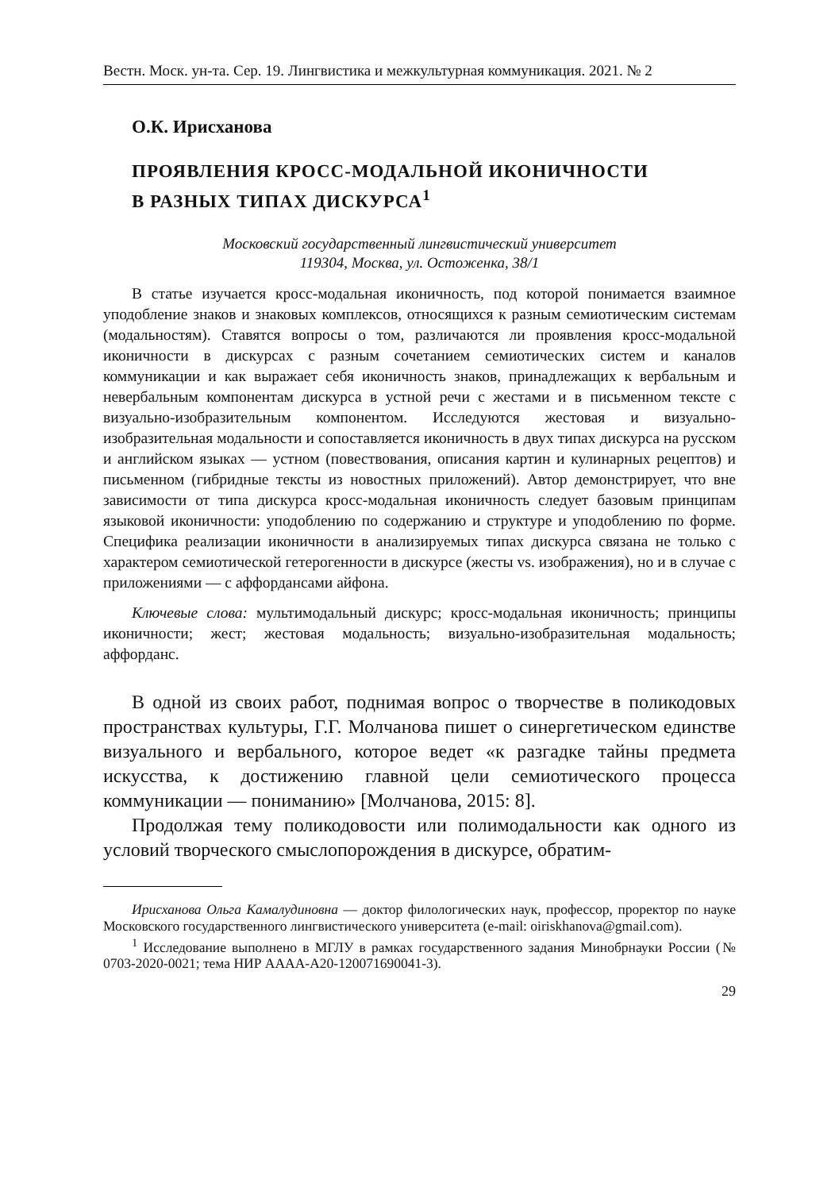Вестн. Моск. ун-та. Сер. 19. Лингвистика и межкультурная коммуникация. 2021. № 2
О.К. Ирисханова
ПРОЯВЛЕНИЯ КРОСС-МОДАЛЬНОЙ ИКОНИЧНОСТИ
В РАЗНЫХ ТИПАХ ДИСКУРСА<sup>1</sup>
Московский государственный лингвистический университет
119304, Москва, ул. Остоженка, 38/1
В статье изучается кросс-модальная иконичность, под которой понимается взаимное уподобление знаков и знаковых комплексов, относящихся к разным семиотическим системам (модальностям). Ставятся вопросы о том, различаются ли проявления кросс-модальной иконичности в дискурсах с разным сочетанием семиотических систем и каналов коммуникации и как выражает себя иконичность знаков, принадлежащих к вербальным и невербальным компонентам дискурса в устной речи с жестами и в письменном тексте с визуально-изобразительным компонентом. Исследуются жестовая и визуально-изобразительная модальности и сопоставляется иконичность в двух типах дискурса на русском и английском языках — устном (повествования, описания картин и кулинарных рецептов) и письменном (гибридные тексты из новостных приложений). Автор демонстрирует, что вне зависимости от типа дискурса кросс-модальная иконичность следует базовым принципам языковой иконичности: уподоблению по содержанию и структуре и уподоблению по форме. Специфика реализации иконичности в анализируемых типах дискурса связана не только с характером семиотической гетерогенности в дискурсе (жесты vs. изображения), но и в случае с приложениями — с аффордансами айфона.
Ключевые слова: мультимодальный дискурс; кросс-модальная иконичность; принципы иконичности; жест; жестовая модальность; визуально-изобразительная модальность; аффорданс.
В одной из своих работ, поднимая вопрос о творчестве в поликодовых пространствах культуры, Г.Г. Молчанова пишет о синергетическом единстве визуального и вербального, которое ведет «к разгадке тайны предмета искусства, к достижению главной цели семиотического процесса коммуникации — пониманию» [Молчанова, 2015: 8].
Продолжая тему поликодовости или полимодальности как одного из условий творческого смыслопорождения в дискурсе, обратим-
Ирисханова Ольга Камалудиновна — доктор филологических наук, профессор, проректор по науке Московского государственного лингвистического университета (e-mail: oiriskhanova@gmail.com).
<sup>1</sup> Исследование выполнено в МГЛУ в рамках государственного задания Минобрнауки России (№ 0703-2020-0021; тема НИР АААА-А20-120071690041-3).
29